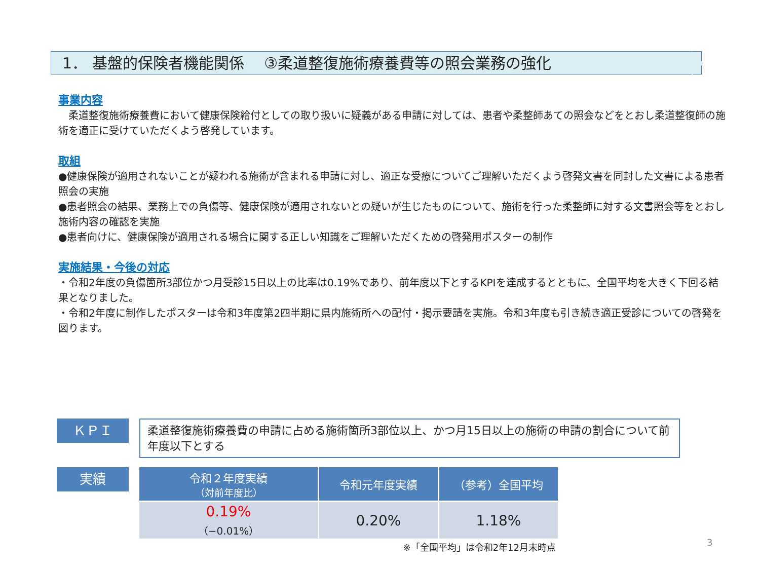1． 基盤的保険者機能関係　 ③柔道整復施術療養費等の照会業務の強化
事業内容
　柔道整復施術療養費において健康保険給付としての取り扱いに疑義がある申請に対しては、患者や柔整師あての照会などをとおし柔道整復師の施術を適正に受けていただくよう啓発しています。
取組
●健康保険が適用されないことが疑われる施術が含まれる申請に対し、適正な受療についてご理解いただくよう啓発文書を同封した文書による患者照会の実施
●患者照会の結果、業務上での負傷等、健康保険が適用されないとの疑いが生じたものについて、施術を行った柔整師に対する文書照会等をとおし施術内容の確認を実施
●患者向けに、健康保険が適用される場合に関する正しい知識をご理解いただくための啓発用ポスターの制作
実施結果・今後の対応
・令和2年度の負傷箇所3部位かつ月受診15日以上の比率は0.19%であり、前年度以下とするKPIを達成するとともに、全国平均を大きく下回る結果となりました。
・令和2年度に制作したポスターは令和3年度第2四半期に県内施術所への配付・掲示要請を実施。令和3年度も引き続き適正受診についての啓発を図ります。
ＫＰＩ
柔道整復施術療養費の申請に占める施術箇所3部位以上、かつ月15日以上の施術の申請の割合について前年度以下とする
実績
| 令和２年度実績 （対前年度比） | 令和元年度実績 | （参考）全国平均 |
| --- | --- | --- |
| 0.19% （−0.01%） | 0.20% | 1.18% |
※「全国平均」は令和2年12月末時点
3